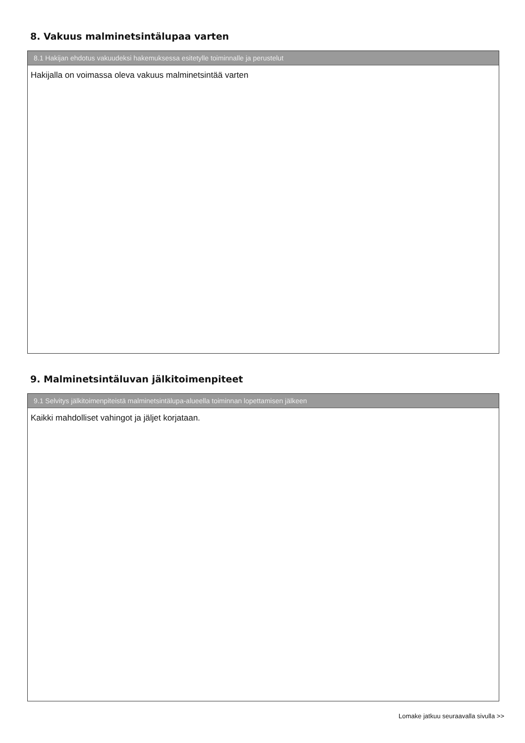8. Vakuus malminetsintälupaa varten
8.1 Hakijan ehdotus vakuudeksi hakemuksessa esitetylle toiminnalle ja perustelut
Hakijalla on voimassa oleva vakuus malminetsintää varten
9. Malminetsintäluvan jälkitoimenpiteet
9.1 Selvitys jälkitoimenpiteistä malminetsintälupa-alueella toiminnan lopettamisen jälkeen
Kaikki mahdolliset vahingot ja jäljet korjataan.
Lomake jatkuu seuraavalla sivulla >>